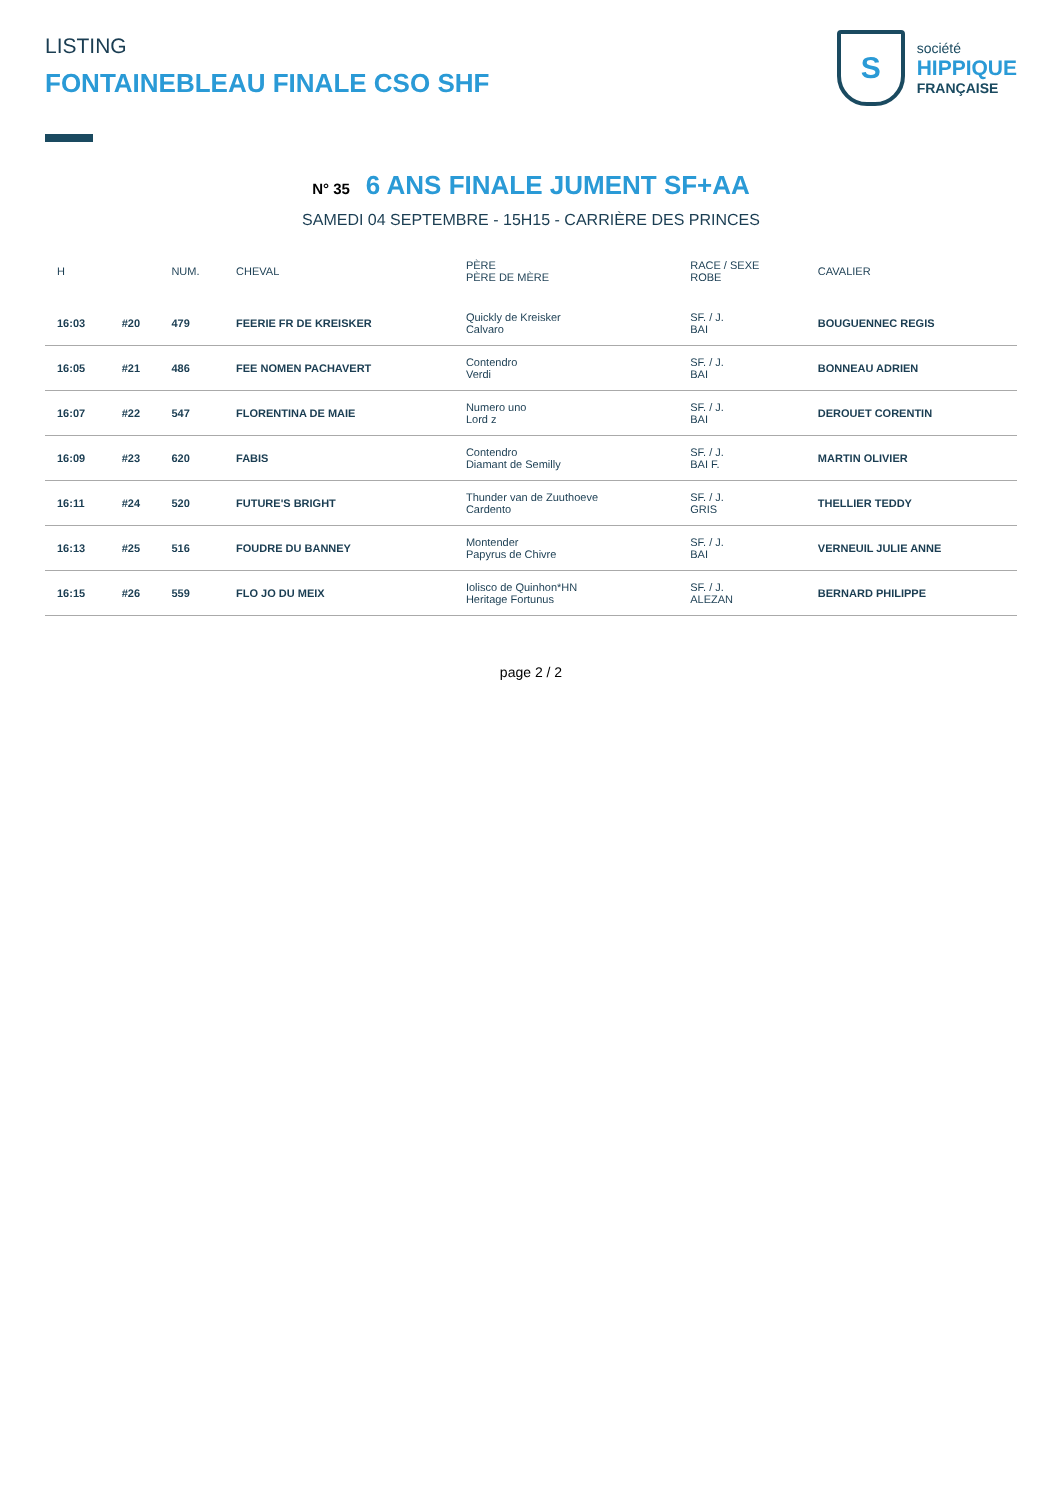LISTING
FONTAINEBLEAU FINALE CSO SHF
S
société
HIPPIQUE
FRANÇAISE
N° 35 6 ANS FINALE JUMENT SF+AA
SAMEDI 04 SEPTEMBRE - 15H15 - CARRIÈRE DES PRINCES
| H | | NUM. | CHEVAL | PÈRE PÈRE DE MÈRE | RACE / SEXE ROBE | CAVALIER |
| --- | --- | --- | --- | --- | --- | --- |
| 16:03 | #20 | 479 | FEERIE FR DE KREISKER | Quickly de Kreisker Calvaro | SF. / J. BAI | BOUGUENNEC REGIS |
| 16:05 | #21 | 486 | FEE NOMEN PACHAVERT | Contendro Verdi | SF. / J. BAI | BONNEAU ADRIEN |
| 16:07 | #22 | 547 | FLORENTINA DE MAIE | Numero uno Lord z | SF. / J. BAI | DEROUET CORENTIN |
| 16:09 | #23 | 620 | FABIS | Contendro Diamant de Semilly | SF. / J. BAI F. | MARTIN OLIVIER |
| 16:11 | #24 | 520 | FUTURE'S BRIGHT | Thunder van de Zuuthoeve Cardento | SF. / J. GRIS | THELLIER TEDDY |
| 16:13 | #25 | 516 | FOUDRE DU BANNEY | Montender Papyrus de Chivre | SF. / J. BAI | VERNEUIL JULIE ANNE |
| 16:15 | #26 | 559 | FLO JO DU MEIX | Iolisco de Quinhon*HN Heritage Fortunus | SF. / J. ALEZAN | BERNARD PHILIPPE |
page 2 / 2